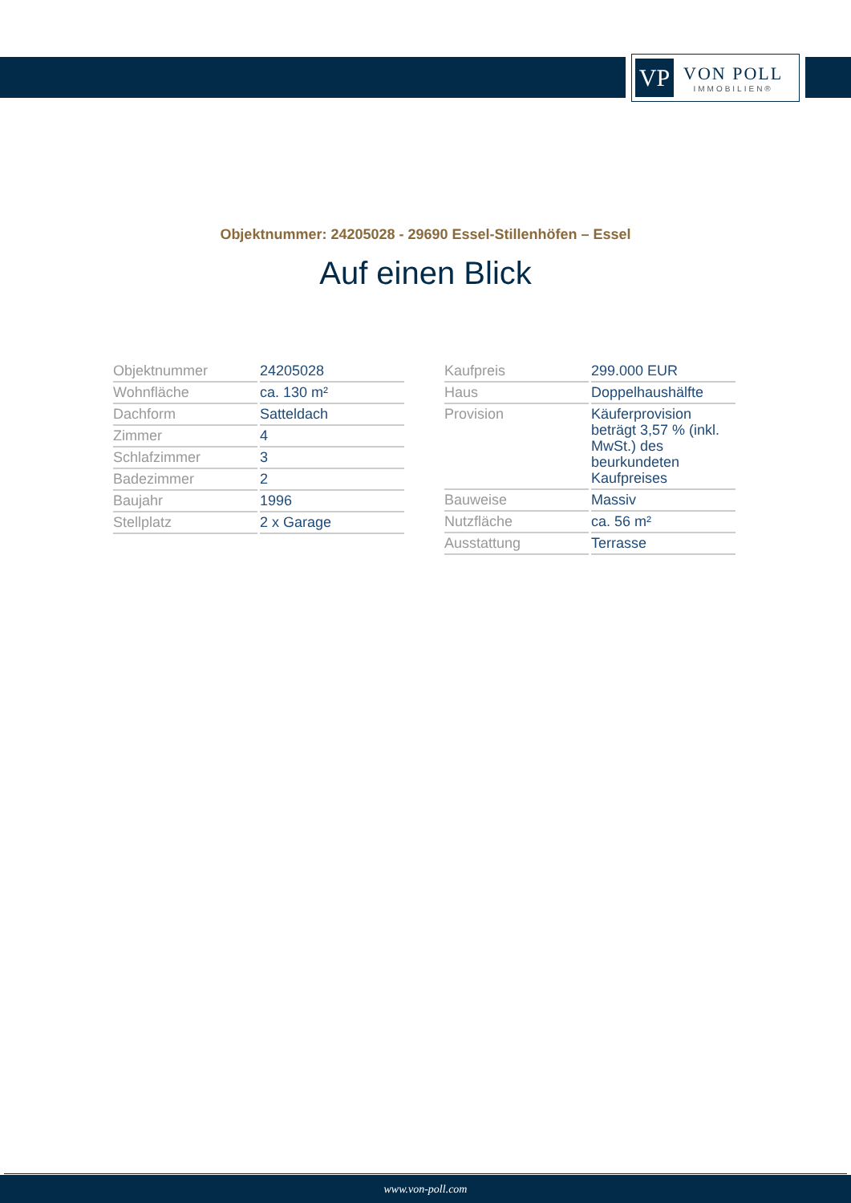VP
VON POLL
IMMOBILIEN®
Objektnummer: 24205028 - 29690 Essel-Stillenhöfen – Essel
Auf einen Blick
| Objektnummer | 24205028 |
| Wohnfläche | ca. 130 m² |
| Dachform | Satteldach |
| Zimmer | 4 |
| Schlafzimmer | 3 |
| Badezimmer | 2 |
| Baujahr | 1996 |
| Stellplatz | 2 x Garage |
| Kaufpreis | 299.000 EUR |
| Haus | Doppelhaushälfte |
| Provision | Käuferprovision beträgt 3,57 % (inkl. MwSt.) des beurkundeten Kaufpreises |
| Bauweise | Massiv |
| Nutzfläche | ca. 56 m² |
| Ausstattung | Terrasse |
www.von-poll.com